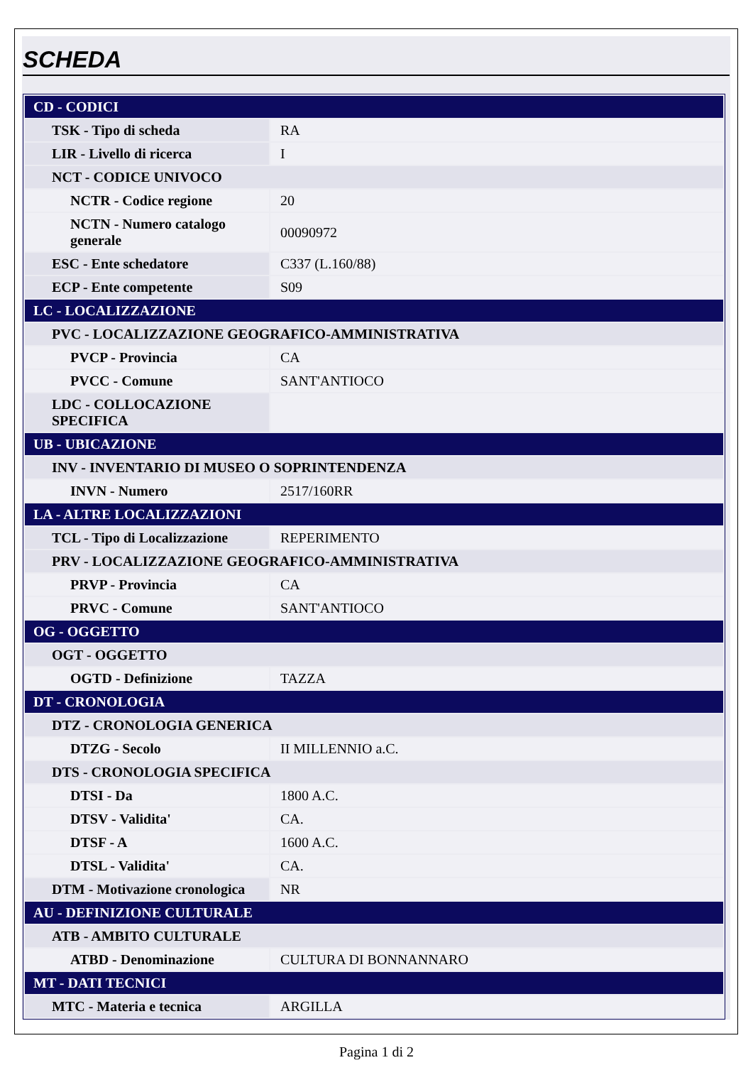SCHEDA
| CD - CODICI | |
| TSK - Tipo di scheda | RA |
| LIR - Livello di ricerca | I |
| NCT - CODICE UNIVOCO | |
| NCTR - Codice regione | 20 |
| NCTN - Numero catalogo generale | 00090972 |
| ESC - Ente schedatore | C337 (L.160/88) |
| ECP - Ente competente | S09 |
| LC - LOCALIZZAZIONE | |
| PVC - LOCALIZZAZIONE GEOGRAFICO-AMMINISTRATIVA | |
| PVCP - Provincia | CA |
| PVCC - Comune | SANT'ANTIOCO |
| LDC - COLLOCAZIONE SPECIFICA | |
| UB - UBICAZIONE | |
| INV - INVENTARIO DI MUSEO O SOPRINTENDENZA | |
| INVN - Numero | 2517/160RR |
| LA - ALTRE LOCALIZZAZIONI | |
| TCL - Tipo di Localizzazione | REPERIMENTO |
| PRV - LOCALIZZAZIONE GEOGRAFICO-AMMINISTRATIVA | |
| PRVP - Provincia | CA |
| PRVC - Comune | SANT'ANTIOCO |
| OG - OGGETTO | |
| OGT - OGGETTO | |
| OGTD - Definizione | TAZZA |
| DT - CRONOLOGIA | |
| DTZ - CRONOLOGIA GENERICA | |
| DTZG - Secolo | II MILLENNIO a.C. |
| DTS - CRONOLOGIA SPECIFICA | |
| DTSI - Da | 1800 A.C. |
| DTSV - Validita' | CA. |
| DTSF - A | 1600 A.C. |
| DTSL - Validita' | CA. |
| DTM - Motivazione cronologica | NR |
| AU - DEFINIZIONE CULTURALE | |
| ATB - AMBITO CULTURALE | |
| ATBD - Denominazione | CULTURA DI BONNANNARO |
| MT - DATI TECNICI | |
| MTC - Materia e tecnica | ARGILLA |
Pagina 1 di 2